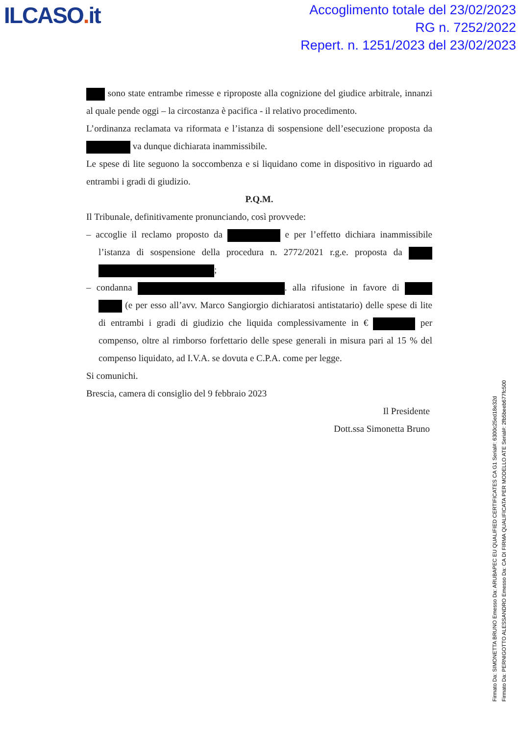ILCASO. it
Accoglimento totale del 23/02/2023
RG n. 7252/2022
Repert. n. 1251/2023 del 23/02/2023
sono state entrambe rimesse e riproposte alla cognizione del giudice arbitrale, innanzi al quale pende oggi – la circostanza è pacifica - il relativo procedimento.
L’ordinanza reclamata va riformata e l’istanza di sospensione dell’esecuzione proposta da va dunque dichiarata inammissibile.
Le spese di lite seguono la soccombenza e si liquidano come in dispositivo in riguardo ad entrambi i gradi di giudizio.
P.Q.M.
Il Tribunale, definitivamente pronunciando, così provvede:
– accoglie il reclamo proposto da e per l’effetto dichiara inammissibile l’istanza di sospensione della procedura n. 2772/2021 r.g.e. proposta da ;
– condanna . alla rifusione in favore di (e per esso all’avv. Marco Sangiorgio dichiaratosi antistatario) delle spese di lite di entrambi i gradi di giudizio che liquida complessivamente in € per compenso, oltre al rimborso forfettario delle spese generali in misura pari al 15 % del compenso liquidato, ad I.V.A. se dovuta e C.P.A. come per legge.
Si comunichi.
Brescia, camera di consiglio del 9 febbraio 2023
Il Presidente
Dott.ssa Simonetta Bruno
Firmato Da: SIMONETTA BRUNO Emesso Da: ARUBAPEC EU QUALIFIED CERTIFICATES CA G1 Serial#: 6300c25ed18e32d
Firmato Da: PERNIGOTTO ALESSANDRO Emesso Da: CA DI FIRMA QUALIFICATA PER MODELLO ATE Serial#: 2fb5beeb677fc500